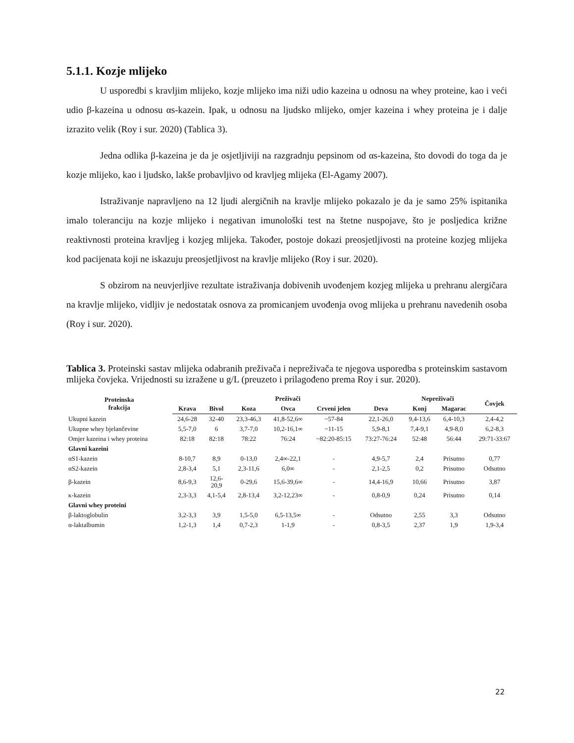5.1.1. Kozje mlijeko
U usporedbi s kravljim mlijeko, kozje mlijeko ima niži udio kazeina u odnosu na whey proteine, kao i veći udio β-kazeina u odnosu αs-kazein. Ipak, u odnosu na ljudsko mlijeko, omjer kazeina i whey proteina je i dalje izrazito velik (Roy i sur. 2020) (Tablica 3).
Jedna odlika β-kazeina je da je osjetljiviji na razgradnju pepsinom od αs-kazeina, što dovodi do toga da je kozje mlijeko, kao i ljudsko, lakše probavljivo od kravljeg mlijeka (El-Agamy 2007).
Istraživanje napravljeno na 12 ljudi alergičnih na kravlje mlijeko pokazalo je da je samo 25% ispitanika imalo toleranciju na kozje mlijeko i negativan imunološki test na štetne nuspojave, što je posljedica križne reaktivnosti proteina kravljeg i kozjeg mlijeka. Također, postoje dokazi preosjetljivosti na proteine kozjeg mlijeka kod pacijenata koji ne iskazuju preosjetljivost na kravlje mlijeko (Roy i sur. 2020).
S obzirom na neuvjerljive rezultate istraživanja dobivenih uvođenjem kozjeg mlijeka u prehranu alergičara na kravlje mlijeko, vidljiv je nedostatak osnova za promicanjem uvođenja ovog mlijeka u prehranu navedenih osoba (Roy i sur. 2020).
Tablica 3. Proteinski sastav mlijeka odabranih preživača i nepreživača te njegova usporedba s proteinskim sastavom mlijeka čovjeka. Vrijednosti su izražene u g/L (preuzeto i prilagođeno prema Roy i sur. 2020).
| Proteinska frakcija | Preživači | | | | | | Nepreživači | | Čovjek |
| --- | --- | --- | --- | --- | --- | --- | --- | --- | --- |
| | Krava | Bivol | Koza | Ovca | Crveni jelen | Deva | Konj | Magarac | |
| Ukupni kazein | 24,6-28 | 32-40 | 23,3-46,3 | 41,8-52,6∞ | ~57-84 | 22,1-26,0 | 9,4-13,6 | 6,4-10,3 | 2,4-4,2 |
| Ukupne whey bjelančevine | 5,5-7,0 | 6 | 3,7-7,0 | 10,2-16,1∞ | ~11-15 | 5,9-8,1 | 7,4-9,1 | 4,9-8,0 | 6,2-8,3 |
| Omjer kazeina i whey proteina | 82:18 | 82:18 | 78:22 | 76:24 | ~82:20-85:15 | 73:27-76:24 | 52:48 | 56:44 | 29:71-33:67 |
| Glavni kazeini | | | | | | | | | |
| αS1-kazein | 8-10,7 | 8,9 | 0-13,0 | 2,4∞-22,1 | - | 4,9-5,7 | 2,4 | Prisutno | 0,77 |
| αS2-kazein | 2,8-3,4 | 5,1 | 2,3-11,6 | 6,0∞ | - | 2,1-2,5 | 0,2 | Prisutno | Odsutno |
| β-kazein | 8,6-9,3 | 12,6- 20,9 | 0-29,6 | 15,6-39,6∞ | - | 14,4-16,9 | 10,66 | Prisutno | 3,87 |
| κ-kazein | 2,3-3,3 | 4,1-5,4 | 2,8-13,4 | 3,2-12,23∞ | - | 0,8-0,9 | 0,24 | Prisutno | 0,14 |
| Glavni whey proteini | | | | | | | | | |
| β-laktoglobulin | 3,2-3,3 | 3,9 | 1,5-5,0 | 6,5-13,5∞ | - | Odsutno | 2,55 | 3,3 | Odsutno |
| α-laktalbumin | 1,2-1,3 | 1,4 | 0,7-2,3 | 1-1,9 | - | 0,8-3,5 | 2,37 | 1,9 | 1,9-3,4 |
22